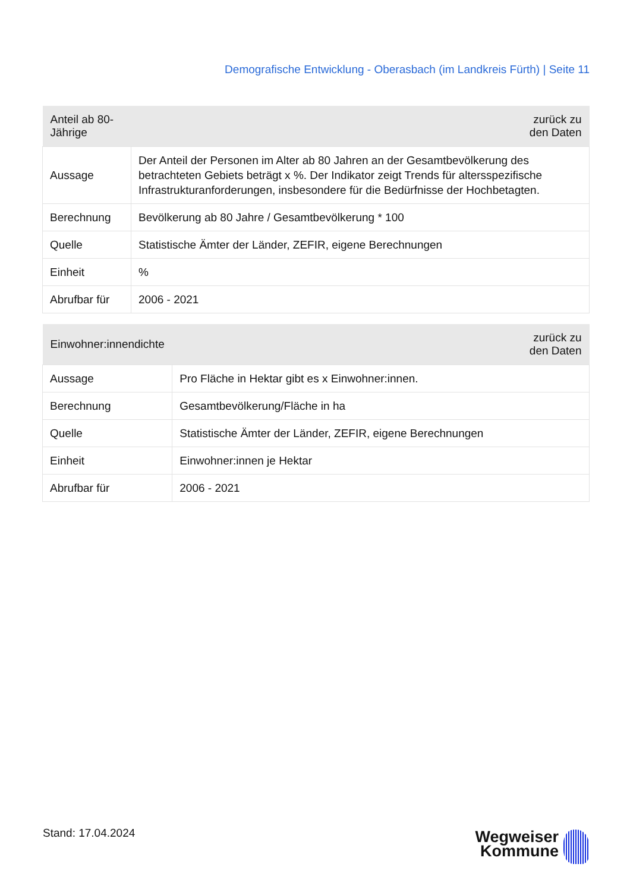Demografische Entwicklung - Oberasbach (im Landkreis Fürth) | Seite 11
| Anteil ab 80-Jährige | zurück zu den Daten |
| --- | --- |
| Aussage | Der Anteil der Personen im Alter ab 80 Jahren an der Gesamtbevölkerung des betrachteten Gebiets beträgt x %. Der Indikator zeigt Trends für altersspezifische Infrastrukturanforderungen, insbesondere für die Bedürfnisse der Hochbetagten. |
| Berechnung | Bevölkerung ab 80 Jahre / Gesamtbevölkerung * 100 |
| Quelle | Statistische Ämter der Länder, ZEFIR, eigene Berechnungen |
| Einheit | % |
| Abrufbar für | 2006 - 2021 |
| Einwohner:innendichte | zurück zu den Daten |
| --- | --- |
| Aussage | Pro Fläche in Hektar gibt es x Einwohner:innen. |
| Berechnung | Gesamtbevölkerung/Fläche in ha |
| Quelle | Statistische Ämter der Länder, ZEFIR, eigene Berechnungen |
| Einheit | Einwohner:innen je Hektar |
| Abrufbar für | 2006 - 2021 |
Stand: 17.04.2024
Wegweiser
Kommune